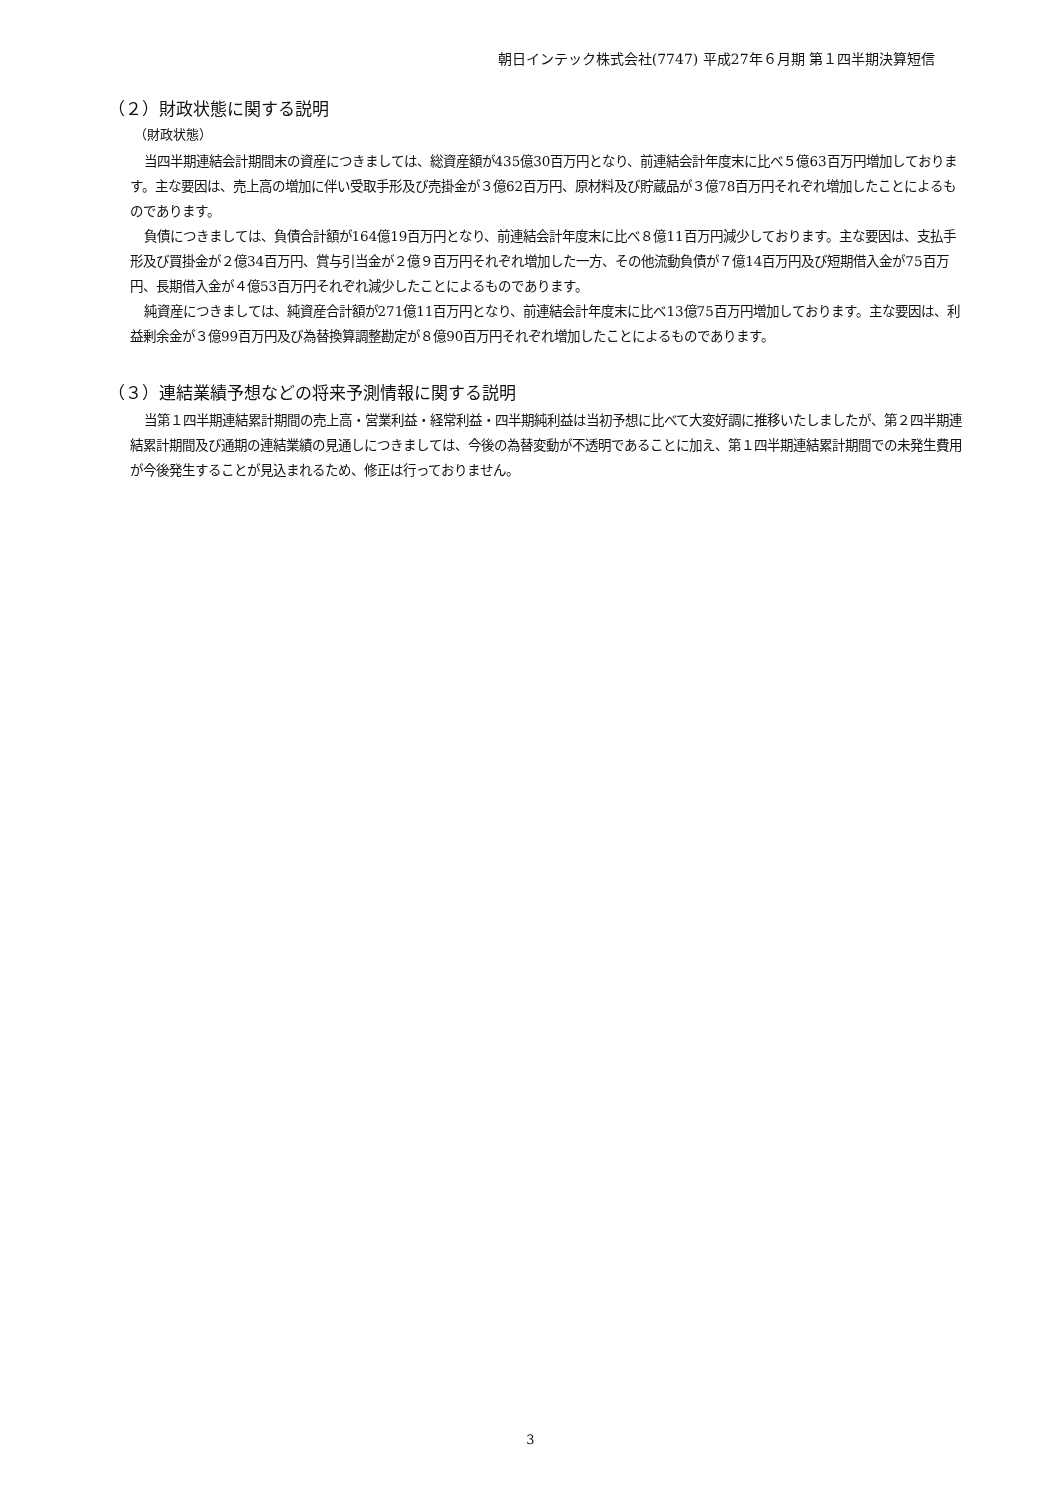朝日インテック株式会社(7747) 平成27年６月期 第１四半期決算短信
（２）財政状態に関する説明
（財政状態）
当四半期連結会計期間末の資産につきましては、総資産額が435億30百万円となり、前連結会計年度末に比べ５億63百万円増加しております。主な要因は、売上高の増加に伴い受取手形及び売掛金が３億62百万円、原材料及び貯蔵品が３億78百万円それぞれ増加したことによるものであります。
負債につきましては、負債合計額が164億19百万円となり、前連結会計年度末に比べ８億11百万円減少しております。主な要因は、支払手形及び買掛金が２億34百万円、賞与引当金が２億９百万円それぞれ増加した一方、その他流動負債が７億14百万円及び短期借入金が75百万円、長期借入金が４億53百万円それぞれ減少したことによるものであります。
純資産につきましては、純資産合計額が271億11百万円となり、前連結会計年度末に比べ13億75百万円増加しております。主な要因は、利益剰余金が３億99百万円及び為替換算調整勘定が８億90百万円それぞれ増加したことによるものであります。
（３）連結業績予想などの将来予測情報に関する説明
当第１四半期連結累計期間の売上高・営業利益・経常利益・四半期純利益は当初予想に比べて大変好調に推移いたしましたが、第２四半期連結累計期間及び通期の連結業績の見通しにつきましては、今後の為替変動が不透明であることに加え、第１四半期連結累計期間での未発生費用が今後発生することが見込まれるため、修正は行っておりません。
3